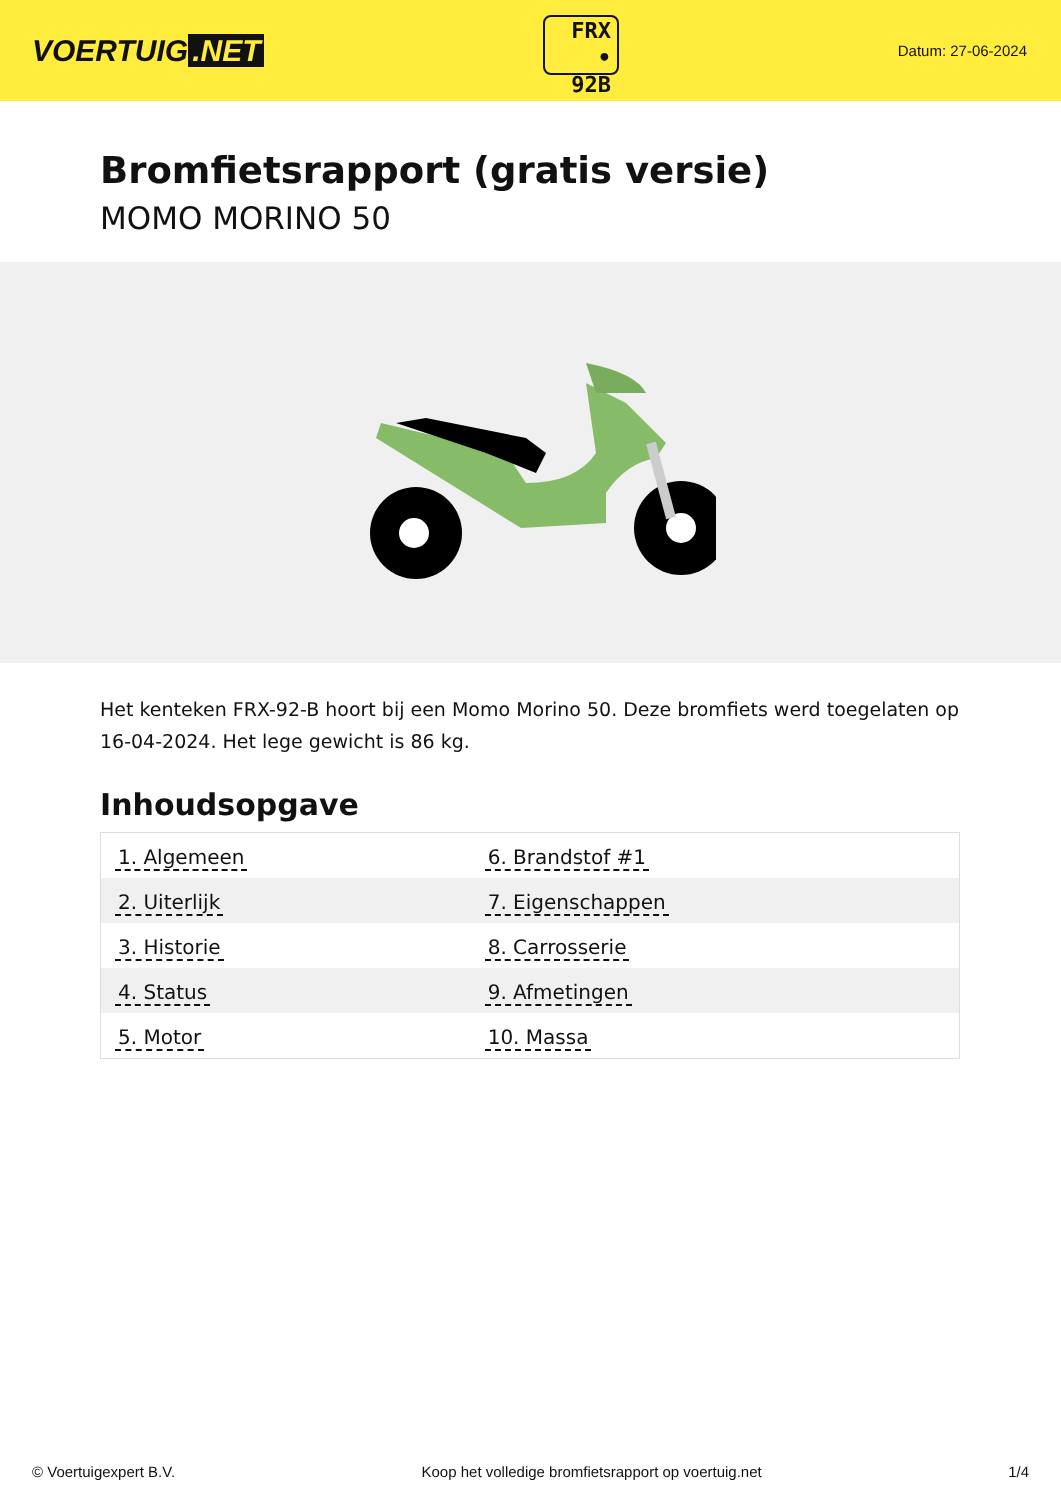VOERTUIG.NET
FRX
• 92B
Datum: 27-06-2024
Bromfietsrapport (gratis versie)
MOMO MORINO 50
Het kenteken FRX-92-B hoort bij een Momo Morino 50. Deze bromfiets werd toegelaten op 16-04-2024. Het lege gewicht is 86 kg.
Inhoudsopgave
| 1. Algemeen | 6. Brandstof #1 |
| 2. Uiterlijk | 7. Eigenschappen |
| 3. Historie | 8. Carrosserie |
| 4. Status | 9. Afmetingen |
| 5. Motor | 10. Massa |
© Voertuigexpert B.V. Koop het volledige bromfietsrapport op voertuig.net
1/4